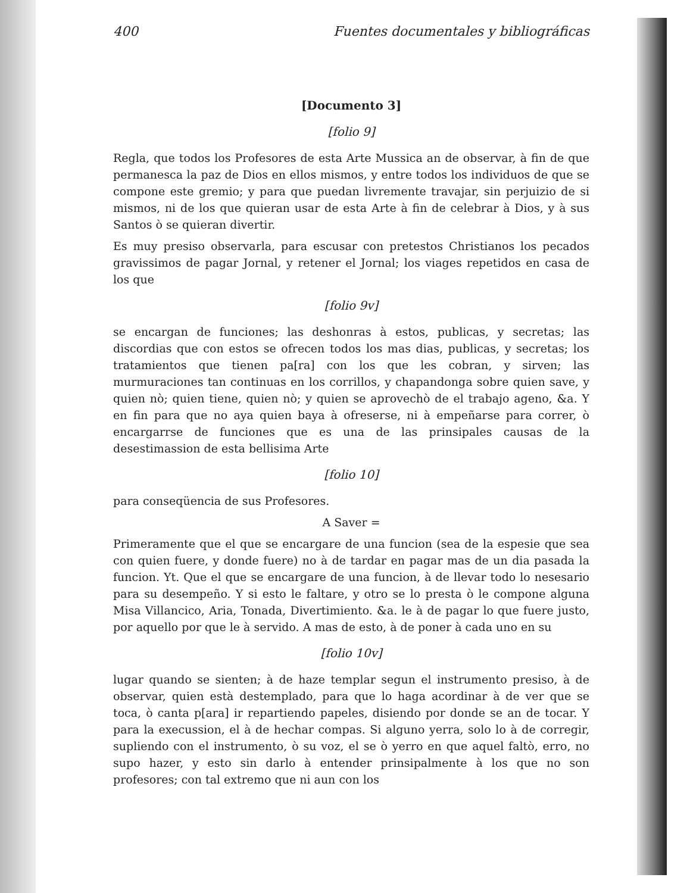400 Fuentes documentales y bibliográficas
[Documento 3]
[folio 9]
Regla, que todos los Profesores de esta Arte Mussica an de observar, à fin de que permanesca la paz de Dios en ellos mismos, y entre todos los individuos de que se compone este gremio; y para que puedan livremente travajar, sin perjuizio de si mismos, ni de los que quieran usar de esta Arte à fin de celebrar à Dios, y à sus Santos ò se quieran divertir.
Es muy presiso observarla, para escusar con pretestos Christianos los pecados gravissimos de pagar Jornal, y retener el Jornal; los viages repetidos en casa de los que
[folio 9v]
se encargan de funciones; las deshonras à estos, publicas, y secretas; las discordias que con estos se ofrecen todos los mas dias, publicas, y secretas; los tratamientos que tienen pa[ra] con los que les cobran, y sirven; las murmuraciones tan continuas en los corrillos, y chapandonga sobre quien save, y quien nò; quien tiene, quien nò; y quien se aprovechò de el trabajo ageno, &a. Y en fin para que no aya quien baya à ofreserse, ni à empeñarse para correr, ò encargarrse de funciones que es una de las prinsipales causas de la desestimassion de esta bellisima Arte
[folio 10]
para conseqüencia de sus Profesores.
A Saver =
Primeramente que el que se encargare de una funcion (sea de la espesie que sea con quien fuere, y donde fuere) no à de tardar en pagar mas de un dia pasada la funcion. Yt. Que el que se encargare de una funcion, à de llevar todo lo nesesario para su desempeño. Y si esto le faltare, y otro se lo presta ò le compone alguna Misa Villancico, Aria, Tonada, Divertimiento. &a. le à de pagar lo que fuere justo, por aquello por que le à servido. A mas de esto, à de poner à cada uno en su
[folio 10v]
lugar quando se sienten; à de haze templar segun el instrumento presiso, à de observar, quien està destemplado, para que lo haga acordinar à de ver que se toca, ò canta p[ara] ir repartiendo papeles, disiendo por donde se an de tocar. Y para la execussion, el à de hechar compas. Si alguno yerra, solo lo à de corregir, supliendo con el instrumento, ò su voz, el se ò yerro en que aquel faltò, erro, no supo hazer, y esto sin darlo à entender prinsipalmente à los que no son profesores; con tal extremo que ni aun con los